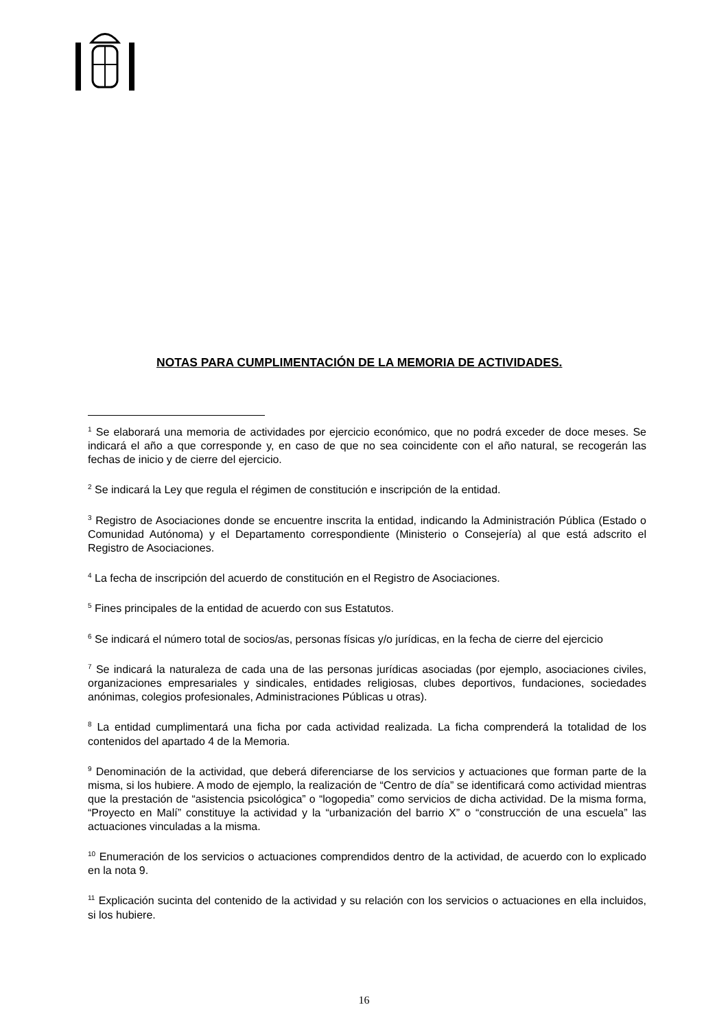NOTAS PARA CUMPLIMENTACIÓN DE LA MEMORIA DE ACTIVIDADES.
<sup>1</sup> Se elaborará una memoria de actividades por ejercicio económico, que no podrá exceder de doce meses. Se indicará el año a que corresponde y, en caso de que no sea coincidente con el año natural, se recogerán las fechas de inicio y de cierre del ejercicio.
<sup>2</sup> Se indicará la Ley que regula el régimen de constitución e inscripción de la entidad.
<sup>3</sup> Registro de Asociaciones donde se encuentre inscrita la entidad, indicando la Administración Pública (Estado o Comunidad Autónoma) y el Departamento correspondiente (Ministerio o Consejería) al que está adscrito el Registro de Asociaciones.
<sup>4</sup> La fecha de inscripción del acuerdo de constitución en el Registro de Asociaciones.
<sup>5</sup> Fines principales de la entidad de acuerdo con sus Estatutos.
<sup>6</sup> Se indicará el número total de socios/as, personas físicas y/o jurídicas, en la fecha de cierre del ejercicio
<sup>7</sup> Se indicará la naturaleza de cada una de las personas jurídicas asociadas (por ejemplo, asociaciones civiles, organizaciones empresariales y sindicales, entidades religiosas, clubes deportivos, fundaciones, sociedades anónimas, colegios profesionales, Administraciones Públicas u otras).
<sup>8</sup> La entidad cumplimentará una ficha por cada actividad realizada. La ficha comprenderá la totalidad de los contenidos del apartado 4 de la Memoria.
<sup>9</sup> Denominación de la actividad, que deberá diferenciarse de los servicios y actuaciones que forman parte de la misma, si los hubiere. A modo de ejemplo, la realización de “Centro de día” se identificará como actividad mientras que la prestación de “asistencia psicológica” o “logopedia” como servicios de dicha actividad. De la misma forma, “Proyecto en Malí” constituye la actividad y la “urbanización del barrio X” o “construcción de una escuela” las actuaciones vinculadas a la misma.
<sup>10</sup> Enumeración de los servicios o actuaciones comprendidos dentro de la actividad, de acuerdo con lo explicado en la nota 9.
<sup>11</sup> Explicación sucinta del contenido de la actividad y su relación con los servicios o actuaciones en ella incluidos, si los hubiere.
16